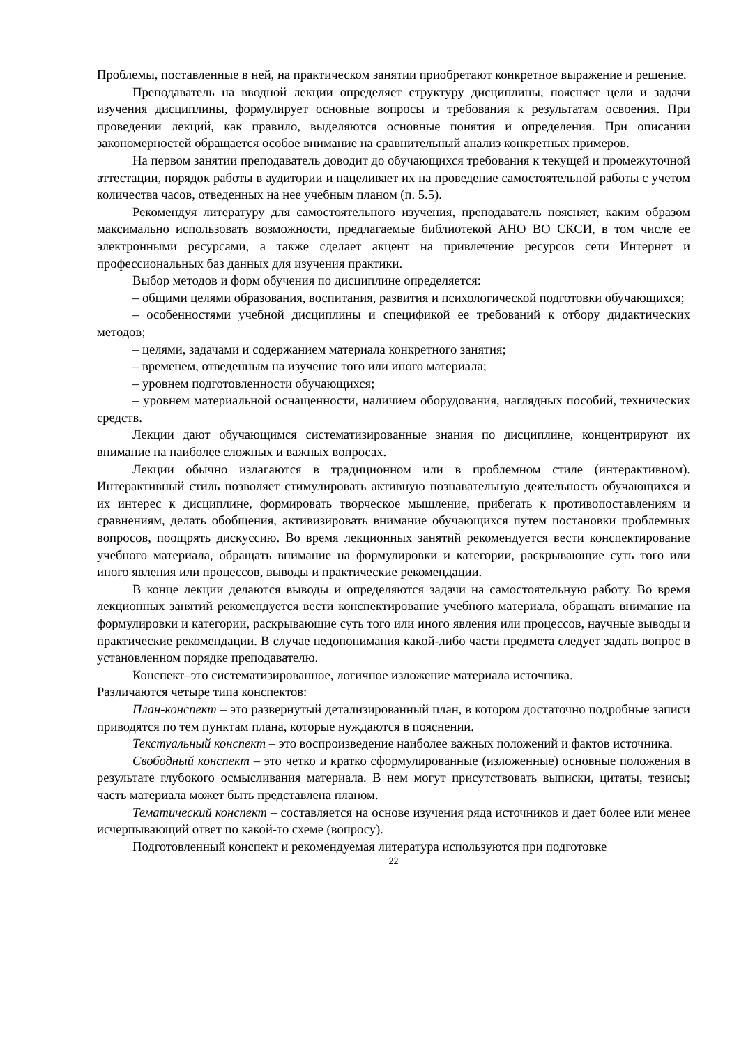Проблемы, поставленные в ней, на практическом занятии приобретают конкретное выражение и решение.
Преподаватель на вводной лекции определяет структуру дисциплины, поясняет цели и задачи изучения дисциплины, формулирует основные вопросы и требования к результатам освоения. При проведении лекций, как правило, выделяются основные понятия и определения. При описании закономерностей обращается особое внимание на сравнительный анализ конкретных примеров.
На первом занятии преподаватель доводит до обучающихся требования к текущей и промежуточной аттестации, порядок работы в аудитории и нацеливает их на проведение самостоятельной работы с учетом количества часов, отведенных на нее учебным планом (п. 5.5).
Рекомендуя литературу для самостоятельного изучения, преподаватель поясняет, каким образом максимально использовать возможности, предлагаемые библиотекой АНО ВО СКСИ, в том числе ее электронными ресурсами, а также сделает акцент на привлечение ресурсов сети Интернет и профессиональных баз данных для изучения практики.
Выбор методов и форм обучения по дисциплине определяется:
– общими целями образования, воспитания, развития и психологической подготовки обучающихся;
– особенностями учебной дисциплины и спецификой ее требований к отбору дидактических методов;
– целями, задачами и содержанием материала конкретного занятия;
– временем, отведенным на изучение того или иного материала;
– уровнем подготовленности обучающихся;
– уровнем материальной оснащенности, наличием оборудования, наглядных пособий, технических средств.
Лекции дают обучающимся систематизированные знания по дисциплине, концентрируют их внимание на наиболее сложных и важных вопросах.
Лекции обычно излагаются в традиционном или в проблемном стиле (интерактивном). Интерактивный стиль позволяет стимулировать активную познавательную деятельность обучающихся и их интерес к дисциплине, формировать творческое мышление, прибегать к противопоставлениям и сравнениям, делать обобщения, активизировать внимание обучающихся путем постановки проблемных вопросов, поощрять дискуссию. Во время лекционных занятий рекомендуется вести конспектирование учебного материала, обращать внимание на формулировки и категории, раскрывающие суть того или иного явления или процессов, выводы и практические рекомендации.
В конце лекции делаются выводы и определяются задачи на самостоятельную работу. Во время лекционных занятий рекомендуется вести конспектирование учебного материала, обращать внимание на формулировки и категории, раскрывающие суть того или иного явления или процессов, научные выводы и практические рекомендации. В случае недопонимания какой-либо части предмета следует задать вопрос в установленном порядке преподавателю.
Конспект–это систематизированное, логичное изложение материала источника.
Различаются четыре типа конспектов:
План-конспект – это развернутый детализированный план, в котором достаточно подробные записи приводятся по тем пунктам плана, которые нуждаются в пояснении.
Текстуальный конспект – это воспроизведение наиболее важных положений и фактов источника.
Свободный конспект – это четко и кратко сформулированные (изложенные) основные положения в результате глубокого осмысливания материала. В нем могут присутствовать выписки, цитаты, тезисы; часть материала может быть представлена планом.
Тематический конспект – составляется на основе изучения ряда источников и дает более или менее исчерпывающий ответ по какой-то схеме (вопросу).
Подготовленный конспект и рекомендуемая литература используются при подготовке
22